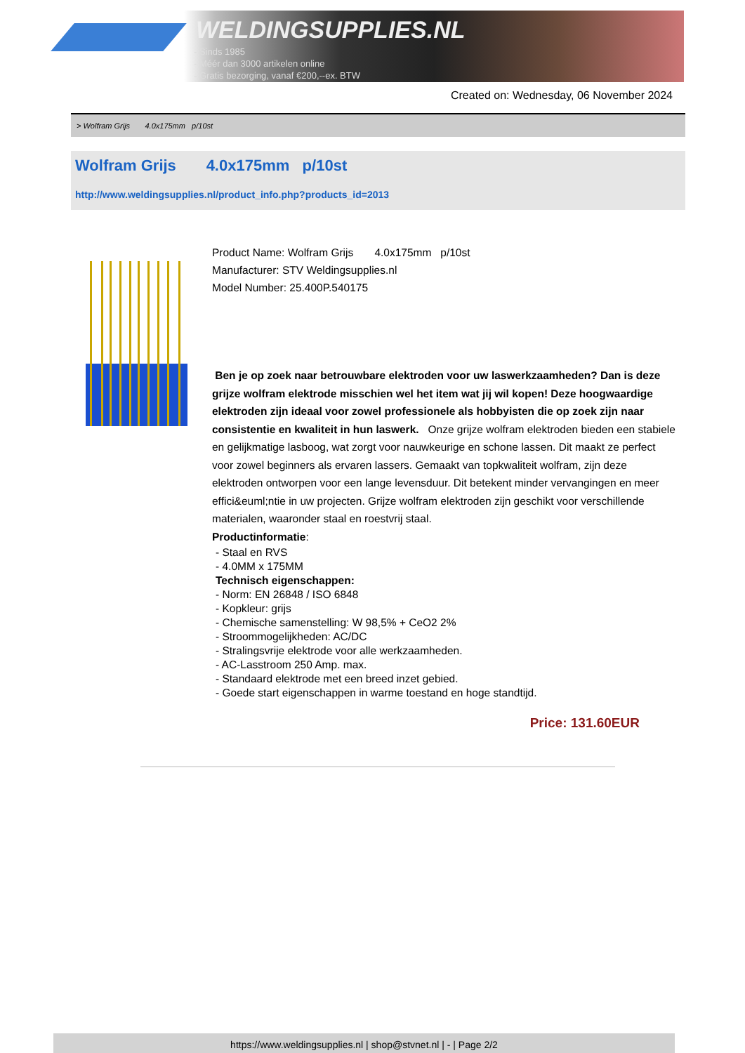WELDINGSUPPLIES.NL
- Sinds 1985
- Méér dan 3000 artikelen online
- Gratis bezorging, vanaf €200,--ex. BTW
Created on: Wednesday, 06 November 2024
> Wolfram Grijs 4.0x175mm p/10st
Wolfram Grijs 4.0x175mm p/10st
http://www.weldingsupplies.nl/product_info.php?products_id=2013
Product Name: Wolfram Grijs 4.0x175mm p/10st
Manufacturer: STV Weldingsupplies.nl
Model Number: 25.400P.540175
Ben je op zoek naar betrouwbare elektroden voor uw laswerkzaamheden? Dan is deze grijze wolfram elektrode misschien wel het item wat jij wil kopen! Deze hoogwaardige elektroden zijn ideaal voor zowel professionele als hobbyisten die op zoek zijn naar consistentie en kwaliteit in hun laswerk. Onze grijze wolfram elektroden bieden een stabiele en gelijkmatige lasboog, wat zorgt voor nauwkeurige en schone lassen. Dit maakt ze perfect voor zowel beginners als ervaren lassers. Gemaakt van topkwaliteit wolfram, zijn deze elektroden ontworpen voor een lange levensduur. Dit betekent minder vervangingen en meer effici&euml;ntie in uw projecten. Grijze wolfram elektroden zijn geschikt voor verschillende materialen, waaronder staal en roestvrij staal.
Productinformatie:
- Staal en RVS
- 4.0MM x 175MM
Technisch eigenschappen:
- Norm: EN 26848 / ISO 6848
- Kopkleur: grijs
- Chemische samenstelling: W 98,5% + CeO2 2%
- Stroommogelijkheden: AC/DC
- Stralingsvrije elektrode voor alle werkzaamheden.
- AC-Lasstroom 250 Amp. max.
- Standaard elektrode met een breed inzet gebied.
- Goede start eigenschappen in warme toestand en hoge standtijd.
Price: 131.60EUR
https://www.weldingsupplies.nl | shop@stvnet.nl | - | Page 2/2